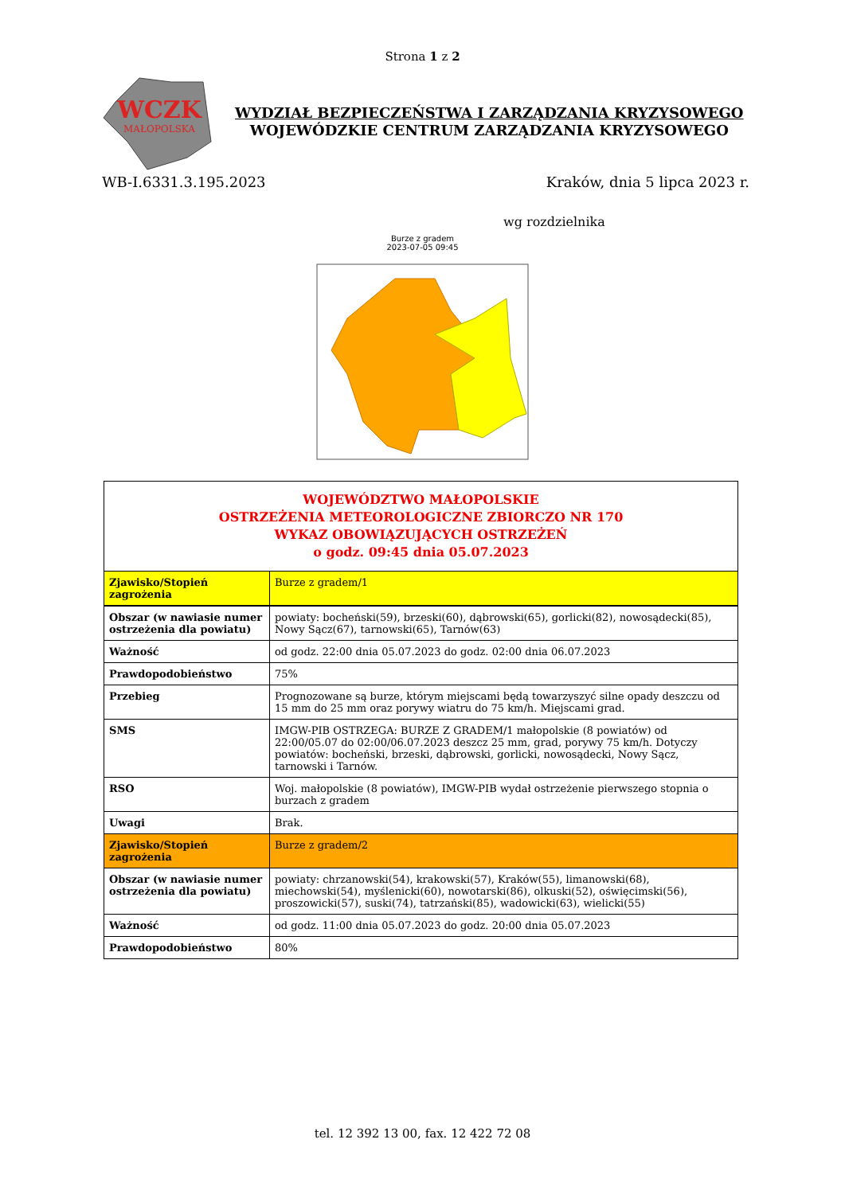Strona 1 z 2
WCZK
MAŁOPOLSKA
WYDZIAŁ BEZPIECZEŃSTWA I ZARZĄDZANIA KRYZYSOWEGO
WOJEWÓDZKIE CENTRUM ZARZĄDZANIA KRYZYSOWEGO
WB-I.6331.3.195.2023 Kraków, dnia 5 lipca 2023 r.
wg rozdzielnika
Burze z gradem
2023-07-05 09:45
| WOJEWÓDZTWO MAŁOPOLSKIE OSTRZEŻENIA METEOROLOGICZNE ZBIORCZO NR 170 WYKAZ OBOWIĄZUJĄCYCH OSTRZEŻEŃ o godz. 09:45 dnia 05.07.2023 | |
| Zjawisko/Stopień zagrożenia | Burze z gradem/1 |
| Obszar (w nawiasie numer ostrzeżenia dla powiatu) | powiaty: bocheński(59), brzeski(60), dąbrowski(65), gorlicki(82), nowosądecki(85), Nowy Sącz(67), tarnowski(65), Tarnów(63) |
| Ważność | od godz. 22:00 dnia 05.07.2023 do godz. 02:00 dnia 06.07.2023 |
| Prawdopodobieństwo | 75% |
| Przebieg | Prognozowane są burze, którym miejscami będą towarzyszyć silne opady deszczu od 15 mm do 25 mm oraz porywy wiatru do 75 km/h. Miejscami grad. |
| SMS | IMGW-PIB OSTRZEGA: BURZE Z GRADEM/1 małopolskie (8 powiatów) od 22:00/05.07 do 02:00/06.07.2023 deszcz 25 mm, grad, porywy 75 km/h. Dotyczy powiatów: bocheński, brzeski, dąbrowski, gorlicki, nowosądecki, Nowy Sącz, tarnowski i Tarnów. |
| RSO | Woj. małopolskie (8 powiatów), IMGW-PIB wydał ostrzeżenie pierwszego stopnia o burzach z gradem |
| Uwagi | Brak. |
| Zjawisko/Stopień zagrożenia | Burze z gradem/2 |
| Obszar (w nawiasie numer ostrzeżenia dla powiatu) | powiaty: chrzanowski(54), krakowski(57), Kraków(55), limanowski(68), miechowski(54), myślenicki(60), nowotarski(86), olkuski(52), oświęcimski(56), proszowicki(57), suski(74), tatrzański(85), wadowicki(63), wielicki(55) |
| Ważność | od godz. 11:00 dnia 05.07.2023 do godz. 20:00 dnia 05.07.2023 |
| Prawdopodobieństwo | 80% |
tel. 12 392 13 00, fax. 12 422 72 08